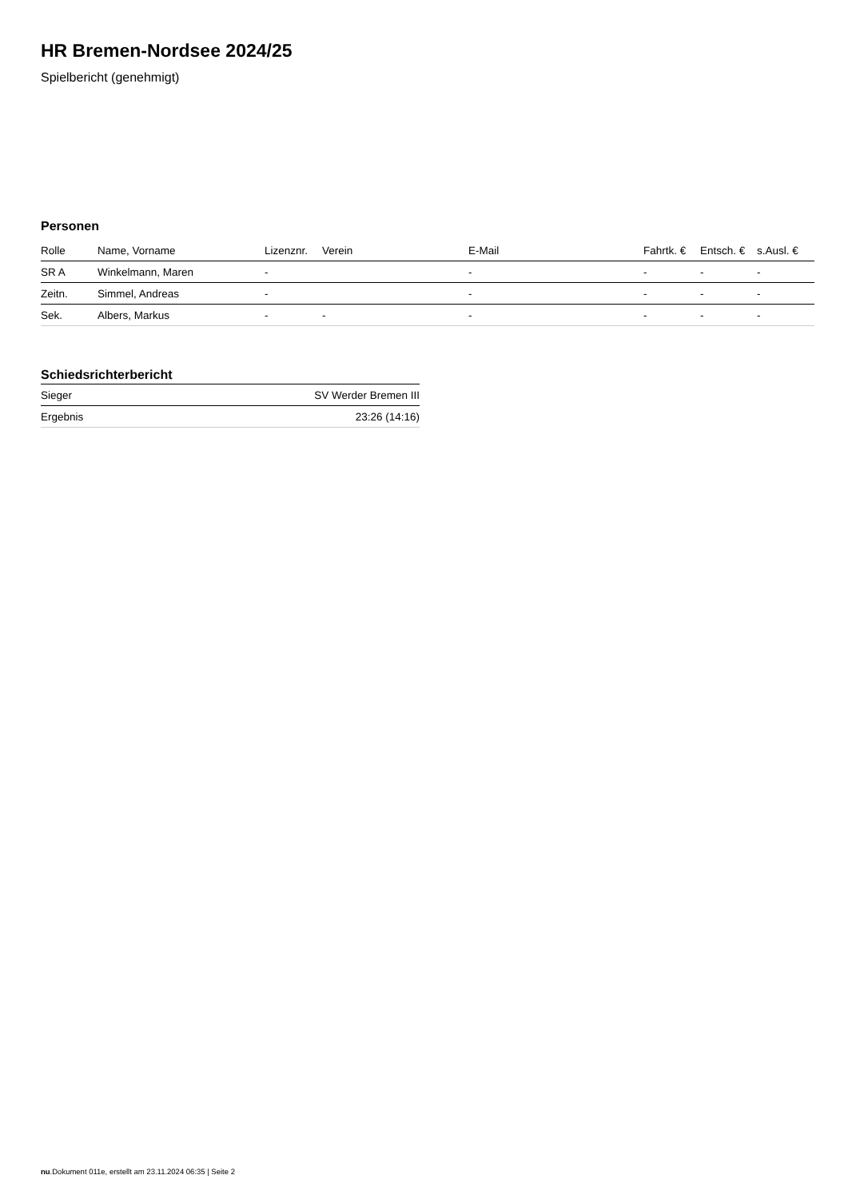HR Bremen-Nordsee 2024/25
Spielbericht (genehmigt)
Personen
| Rolle | Name, Vorname | Lizenznr. | Verein | E-Mail | Fahrtk. € | Entsch. € | s.Ausl. € |
| --- | --- | --- | --- | --- | --- | --- | --- |
| SR A | Winkelmann, Maren | - | | - | - | - | - |
| Zeitn. | Simmel, Andreas | - | | - | - | - | - |
| Sek. | Albers, Markus | - | - | - | - | - | - |
Schiedsrichterbericht
| Sieger | SV Werder Bremen III |
| Ergebnis | 23:26 (14:16) |
nu.Dokument 011e, erstellt am 23.11.2024 06:35 | Seite 2